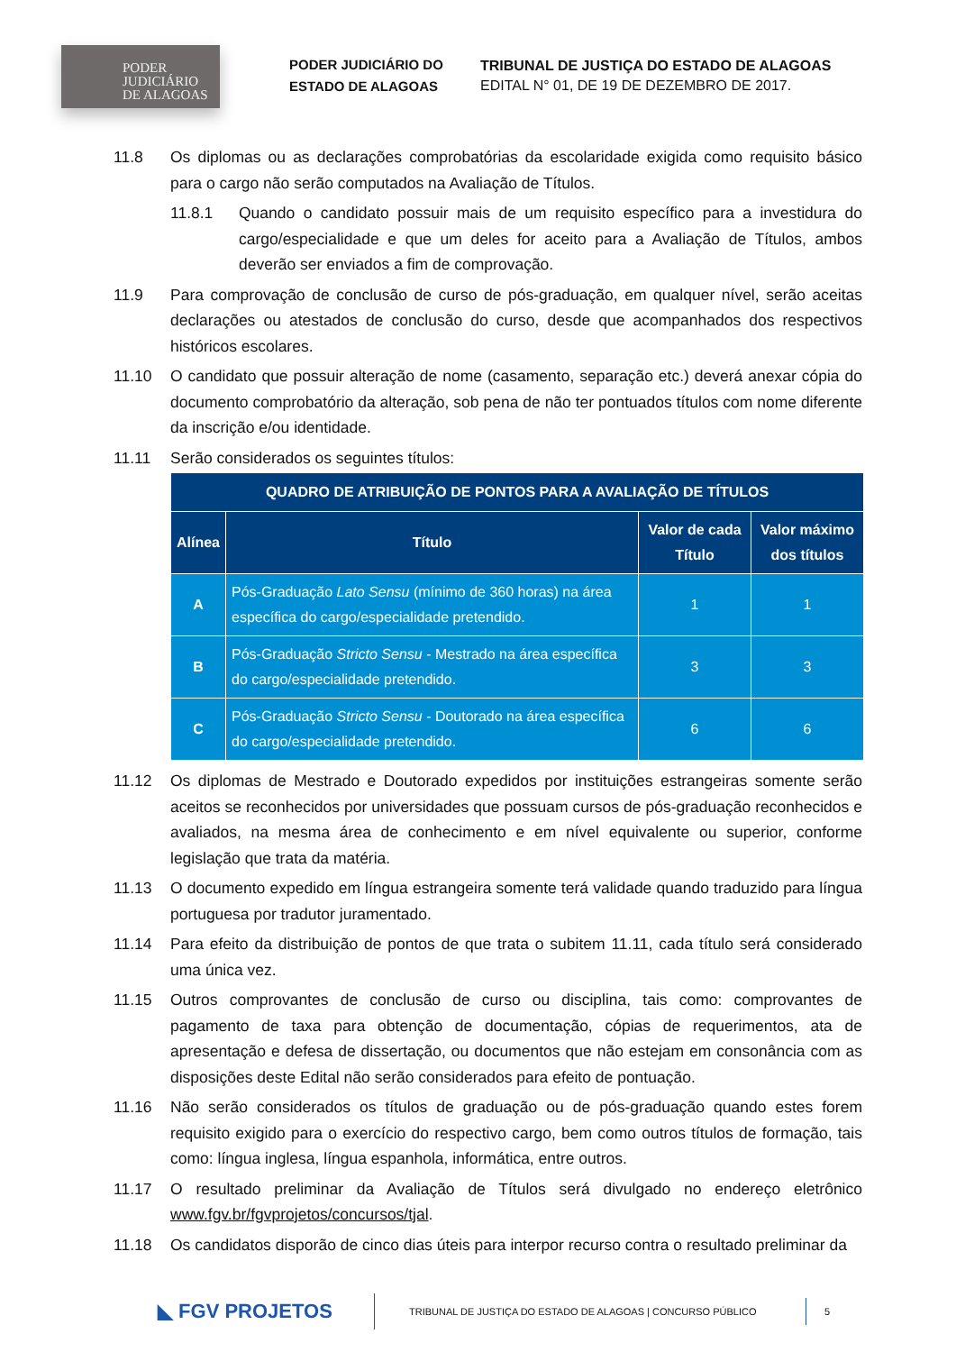PODER
JUDICIÁRIO
DE ALAGOAS
PODER JUDICIÁRIO DO ESTADO DE ALAGOAS
TRIBUNAL DE JUSTIÇA DO ESTADO DE ALAGOAS
EDITAL N° 01, DE 19 DE DEZEMBRO DE 2017.
11.8 Os diplomas ou as declarações comprobatórias da escolaridade exigida como requisito básico para o cargo não serão computados na Avaliação de Títulos.
11.8.1 Quando o candidato possuir mais de um requisito específico para a investidura do cargo/especialidade e que um deles for aceito para a Avaliação de Títulos, ambos deverão ser enviados a fim de comprovação.
11.9 Para comprovação de conclusão de curso de pós-graduação, em qualquer nível, serão aceitas declarações ou atestados de conclusão do curso, desde que acompanhados dos respectivos históricos escolares.
11.10 O candidato que possuir alteração de nome (casamento, separação etc.) deverá anexar cópia do documento comprobatório da alteração, sob pena de não ter pontuados títulos com nome diferente da inscrição e/ou identidade.
11.11 Serão considerados os seguintes títulos:
| QUADRO DE ATRIBUIÇÃO DE PONTOS PARA A AVALIAÇÃO DE TÍTULOS | | | |
| --- | --- | --- | --- |
| Alínea | Título | Valor de cada Título | Valor máximo dos títulos |
| A | Pós-Graduação Lato Sensu (mínimo de 360 horas) na área específica do cargo/especialidade pretendido. | 1 | 1 |
| B | Pós-Graduação Stricto Sensu - Mestrado na área específica do cargo/especialidade pretendido. | 3 | 3 |
| C | Pós-Graduação Stricto Sensu - Doutorado na área específica do cargo/especialidade pretendido. | 6 | 6 |
11.12 Os diplomas de Mestrado e Doutorado expedidos por instituições estrangeiras somente serão aceitos se reconhecidos por universidades que possuam cursos de pós-graduação reconhecidos e avaliados, na mesma área de conhecimento e em nível equivalente ou superior, conforme legislação que trata da matéria.
11.13 O documento expedido em língua estrangeira somente terá validade quando traduzido para língua portuguesa por tradutor juramentado.
11.14 Para efeito da distribuição de pontos de que trata o subitem 11.11, cada título será considerado uma única vez.
11.15 Outros comprovantes de conclusão de curso ou disciplina, tais como: comprovantes de pagamento de taxa para obtenção de documentação, cópias de requerimentos, ata de apresentação e defesa de dissertação, ou documentos que não estejam em consonância com as disposições deste Edital não serão considerados para efeito de pontuação.
11.16 Não serão considerados os títulos de graduação ou de pós-graduação quando estes forem requisito exigido para o exercício do respectivo cargo, bem como outros títulos de formação, tais como: língua inglesa, língua espanhola, informática, entre outros.
11.17 O resultado preliminar da Avaliação de Títulos será divulgado no endereço eletrônico www.fgv.br/fgvprojetos/concursos/tjal.
11.18 Os candidatos disporão de cinco dias úteis para interpor recurso contra o resultado preliminar da
◣ FGV PROJETOS
TRIBUNAL DE JUSTIÇA DO ESTADO DE ALAGOAS | CONCURSO PÚBLICO
5